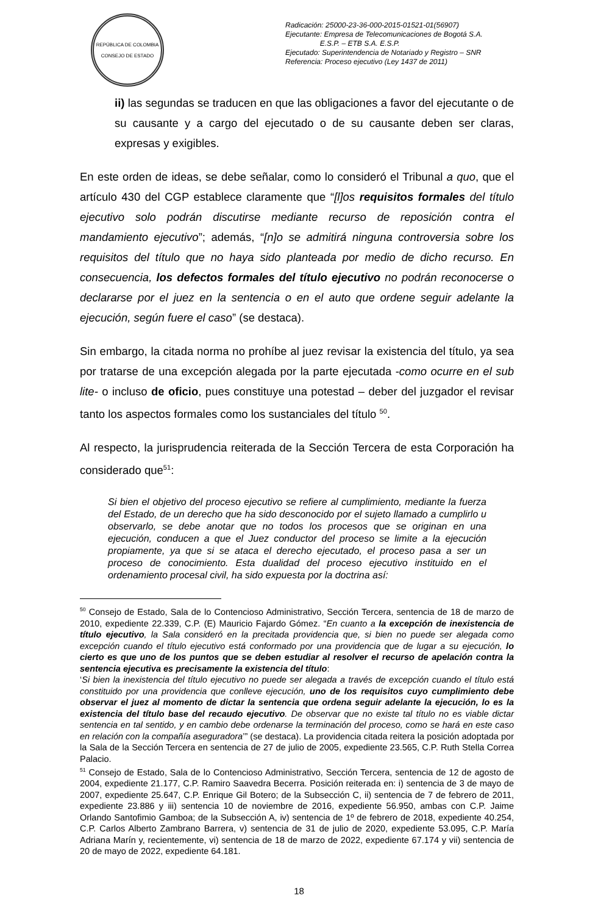REPÚBLICA DE COLOMBIA
CONSEJO DE ESTADO
Radicación: 25000-23-36-000-2015-01521-01(56907)
Ejecutante: Empresa de Telecomunicaciones de Bogotá S.A.
E.S.P. – ETB S.A. E.S.P.
Ejecutado: Superintendencia de Notariado y Registro – SNR
Referencia: Proceso ejecutivo (Ley 1437 de 2011)
ii) las segundas se traducen en que las obligaciones a favor del ejecutante o de su causante y a cargo del ejecutado o de su causante deben ser claras, expresas y exigibles.
En este orden de ideas, se debe señalar, como lo consideró el Tribunal a quo, que el artículo 430 del CGP establece claramente que “[l]os requisitos formales del título ejecutivo solo podrán discutirse mediante recurso de reposición contra el mandamiento ejecutivo”; además, “[n]o se admitirá ninguna controversia sobre los requisitos del título que no haya sido planteada por medio de dicho recurso. En consecuencia, los defectos formales del título ejecutivo no podrán reconocerse o declararse por el juez en la sentencia o en el auto que ordene seguir adelante la ejecución, según fuere el caso” (se destaca).
Sin embargo, la citada norma no prohíbe al juez revisar la existencia del título, ya sea por tratarse de una excepción alegada por la parte ejecutada -como ocurre en el sub lite- o incluso de oficio, pues constituye una potestad – deber del juzgador el revisar tanto los aspectos formales como los sustanciales del título <sup>50</sup>.
Al respecto, la jurisprudencia reiterada de la Sección Tercera de esta Corporación ha considerado que<sup>51</sup>:
Si bien el objetivo del proceso ejecutivo se refiere al cumplimiento, mediante la fuerza del Estado, de un derecho que ha sido desconocido por el sujeto llamado a cumplirlo u observarlo, se debe anotar que no todos los procesos que se originan en una ejecución, conducen a que el Juez conductor del proceso se limite a la ejecución propiamente, ya que si se ataca el derecho ejecutado, el proceso pasa a ser un proceso de conocimiento. Esta dualidad del proceso ejecutivo instituido en el ordenamiento procesal civil, ha sido expuesta por la doctrina así:
<sup>50</sup> Consejo de Estado, Sala de lo Contencioso Administrativo, Sección Tercera, sentencia de 18 de marzo de 2010, expediente 22.339, C.P. (E) Mauricio Fajardo Gómez. “En cuanto a la excepción de inexistencia de título ejecutivo, la Sala consideró en la precitada providencia que, si bien no puede ser alegada como excepción cuando el título ejecutivo está conformado por una providencia que de lugar a su ejecución, lo cierto es que uno de los puntos que se deben estudiar al resolver el recurso de apelación contra la sentencia ejecutiva es precisamente la existencia del título:
‘Si bien la inexistencia del título ejecutivo no puede ser alegada a través de excepción cuando el título está constituido por una providencia que conlleve ejecución, uno de los requisitos cuyo cumplimiento debe observar el juez al momento de dictar la sentencia que ordena seguir adelante la ejecución, lo es la existencia del título base del recaudo ejecutivo. De observar que no existe tal título no es viable dictar sentencia en tal sentido, y en cambio debe ordenarse la terminación del proceso, como se hará en este caso en relación con la compañía aseguradora’” (se destaca). La providencia citada reitera la posición adoptada por la Sala de la Sección Tercera en sentencia de 27 de julio de 2005, expediente 23.565, C.P. Ruth Stella Correa Palacio.
<sup>51</sup> Consejo de Estado, Sala de lo Contencioso Administrativo, Sección Tercera, sentencia de 12 de agosto de 2004, expediente 21.177, C.P. Ramiro Saavedra Becerra. Posición reiterada en: i) sentencia de 3 de mayo de 2007, expediente 25.647, C.P. Enrique Gil Botero; de la Subsección C, ii) sentencia de 7 de febrero de 2011, expediente 23.886 y iii) sentencia 10 de noviembre de 2016, expediente 56.950, ambas con C.P. Jaime Orlando Santofimio Gamboa; de la Subsección A, iv) sentencia de 1º de febrero de 2018, expediente 40.254, C.P. Carlos Alberto Zambrano Barrera, v) sentencia de 31 de julio de 2020, expediente 53.095, C.P. María Adriana Marín y, recientemente, vi) sentencia de 18 de marzo de 2022, expediente 67.174 y vii) sentencia de 20 de mayo de 2022, expediente 64.181.
18